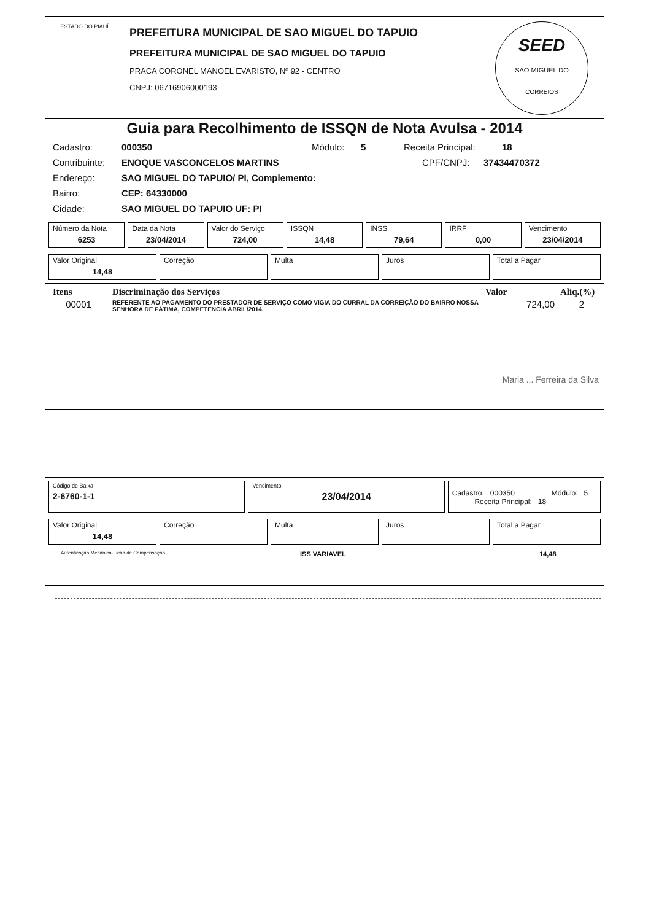ESTADO DO PIAUÍ
PREFEITURA MUNICIPAL DE SAO MIGUEL DO TAPUIO
PREFEITURA MUNICIPAL DE SAO MIGUEL DO TAPUIO
PRACA CORONEL MANOEL EVARISTO, Nº 92 - CENTRO
CNPJ: 06716906000193
SEED
SAO MIGUEL DO
CORREIOS
Guia para Recolhimento de ISSQN de Nota Avulsa - 2014
Cadastro: 000350 Módulo: 5 Receita Principal: 18
Contribuinte: ENOQUE VASCONCELOS MARTINS CPF/CNPJ: 37434470372
Endereço: SAO MIGUEL DO TAPUIO/ PI, Complemento:
Bairro: CEP: 64330000
Cidade: SAO MIGUEL DO TAPUIO UF: PI
| Número da Nota 6253 | Data da Nota 23/04/2014 | Valor do Serviço 724,00 | ISSQN 14,48 | INSS 79,64 | IRRF 0,00 | Vencimento 23/04/2014 |
| Valor Original 14,48 | Correção | Multa | Juros | Total a Pagar |
| Itens | Discriminação dos Serviços | Valor | Aliq.(%) |
| --- | --- | --- | --- |
| 00001 | REFERENTE AO PAGAMENTO DO PRESTADOR DE SERVIÇO COMO VIGIA DO CURRAL DA CORREIÇÃO DO BAIRRO NOSSA SENHORA DE FÁTIMA, COMPETENCIA ABRIL/2014. | 724,00 | 2 |
Maria ... Ferreira da Silva
| Código de Baixa 2-6760-1-1 | Vencimento 23/04/2014 | Cadastro: 000350 Módulo: 5 Receita Principal: 18 |
| Valor Original 14,48 | Correção | Multa | Juros | Total a Pagar |
Autenticação Mecânica-Ficha de Compensação ISS VARIAVEL 14,48